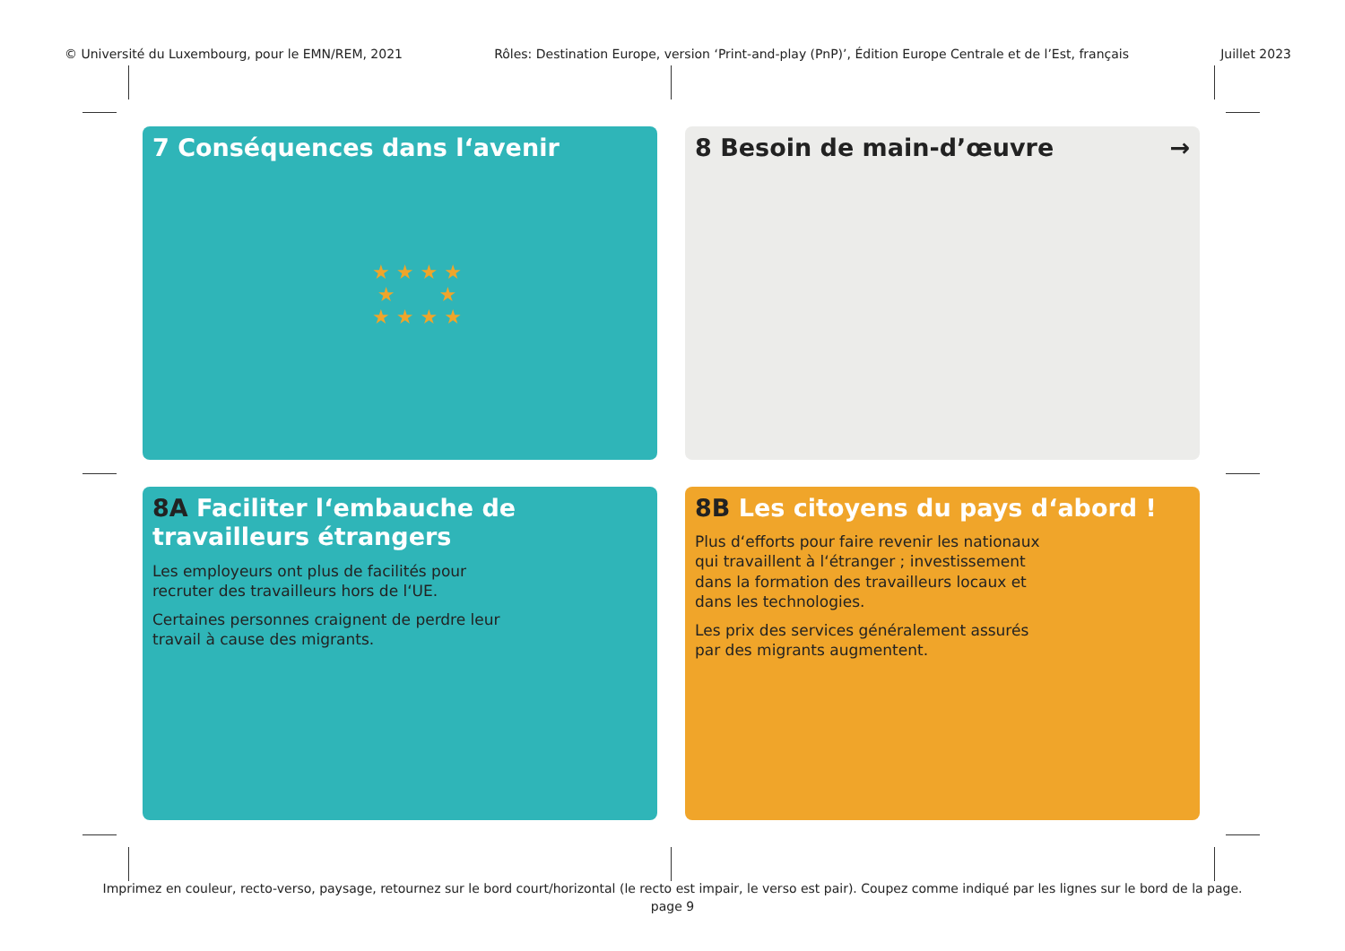© Université du Luxembourg, pour le EMN/REM, 2021 Rôles: Destination Europe, version ‘Print-and-play (PnP)’, Édition Europe Centrale et de l’Est, français Juillet 2023
7 Conséquences dans l‘avenir
★ ★ ★ ★
★ ★
★ ★ ★ ★
8 Besoin de main-d’œuvre →
8A Faciliter l‘embauche de travailleurs étrangers
Les employeurs ont plus de facilités pour recruter des travailleurs hors de l‘UE.
Certaines personnes craignent de perdre leur travail à cause des migrants.
8B Les citoyens du pays d‘abord !
Plus d‘efforts pour faire revenir les nationaux qui travaillent à l‘étranger ; investissement dans la formation des travailleurs locaux et dans les technologies.
Les prix des services généralement assurés par des migrants augmentent.
Imprimez en couleur, recto-verso, paysage, retournez sur le bord court/horizontal (le recto est impair, le verso est pair). Coupez comme indiqué par les lignes sur le bord de la page.
page 9